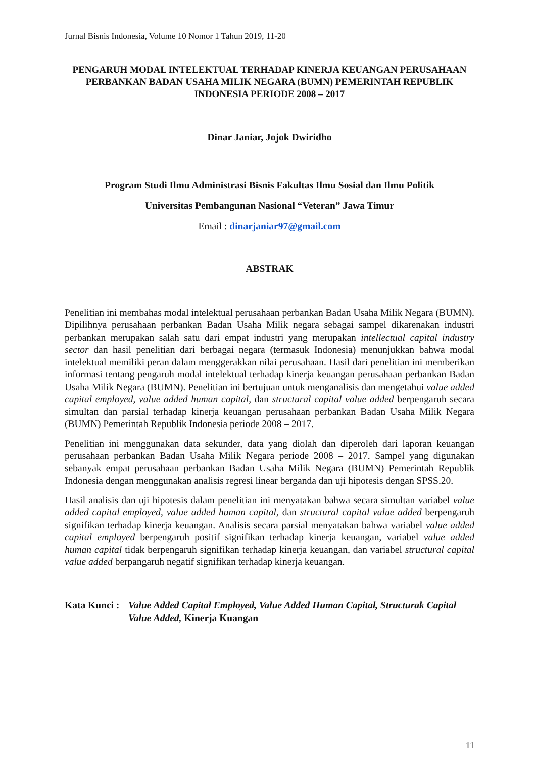Jurnal Bisnis Indonesia, Volume 10 Nomor 1 Tahun 2019, 11-20
PENGARUH MODAL INTELEKTUAL TERHADAP KINERJA KEUANGAN PERUSAHAAN PERBANKAN BADAN USAHA MILIK NEGARA (BUMN) PEMERINTAH REPUBLIK INDONESIA PERIODE 2008 – 2017
Dinar Janiar, Jojok Dwiridho
Program Studi Ilmu Administrasi Bisnis Fakultas Ilmu Sosial dan Ilmu Politik
Universitas Pembangunan Nasional “Veteran” Jawa Timur
Email : dinarjaniar97@gmail.com
ABSTRAK
Penelitian ini membahas modal intelektual perusahaan perbankan Badan Usaha Milik Negara (BUMN). Dipilihnya perusahaan perbankan Badan Usaha Milik negara sebagai sampel dikarenakan industri perbankan merupakan salah satu dari empat industri yang merupakan intellectual capital industry sector dan hasil penelitian dari berbagai negara (termasuk Indonesia) menunjukkan bahwa modal intelektual memiliki peran dalam menggerakkan nilai perusahaan. Hasil dari penelitian ini memberikan informasi tentang pengaruh modal intelektual terhadap kinerja keuangan perusahaan perbankan Badan Usaha Milik Negara (BUMN). Penelitian ini bertujuan untuk menganalisis dan mengetahui value added capital employed, value added human capital, dan structural capital value added berpengaruh secara simultan dan parsial terhadap kinerja keuangan perusahaan perbankan Badan Usaha Milik Negara (BUMN) Pemerintah Republik Indonesia periode 2008 – 2017.
Penelitian ini menggunakan data sekunder, data yang diolah dan diperoleh dari laporan keuangan perusahaan perbankan Badan Usaha Milik Negara periode 2008 – 2017. Sampel yang digunakan sebanyak empat perusahaan perbankan Badan Usaha Milik Negara (BUMN) Pemerintah Republik Indonesia dengan menggunakan analisis regresi linear berganda dan uji hipotesis dengan SPSS.20.
Hasil analisis dan uji hipotesis dalam penelitian ini menyatakan bahwa secara simultan variabel value added capital employed, value added human capital, dan structural capital value added berpengaruh signifikan terhadap kinerja keuangan. Analisis secara parsial menyatakan bahwa variabel value added capital employed berpengaruh positif signifikan terhadap kinerja keuangan, variabel value added human capital tidak berpengaruh signifikan terhadap kinerja keuangan, dan variabel structural capital value added berpangaruh negatif signifikan terhadap kinerja keuangan.
Kata Kunci :
Value Added Capital Employed, Value Added Human Capital, Structurak Capital Value Added, Kinerja Kuangan
11